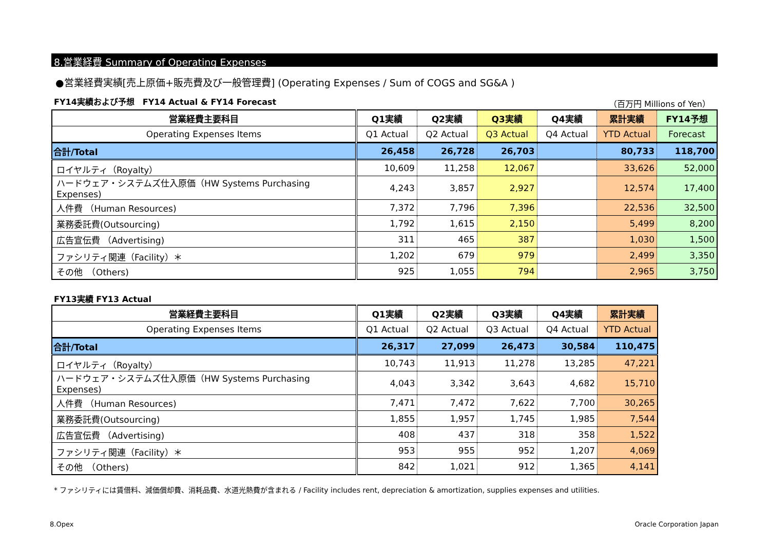8.営業経費 Summary of Operating Expenses
●営業経費実績[売上原価+販売費及び一般管理費] (Operating Expenses / Sum of COGS and SG&A )
FY14実績および予想　FY14 Actual & FY14 Forecast （百万円 Millions of Yen）
| 営業経費主要科目 | Q1実績 | Q2実績 | Q3実績 | Q4実績 | 累計実績 | FY14予想 |
| --- | --- | --- | --- | --- | --- | --- |
| Operating Expenses Items | Q1 Actual | Q2 Actual | Q3 Actual | Q4 Actual | YTD Actual | Forecast |
| 合計/Total | 26,458 | 26,728 | 26,703 | | 80,733 | 118,700 |
| ロイヤルティ（Royalty） | 10,609 | 11,258 | 12,067 | | 33,626 | 52,000 |
| ハードウェア・システムズ仕入原価（HW Systems Purchasing Expenses) | 4,243 | 3,857 | 2,927 | | 12,574 | 17,400 |
| 人件費 （Human Resources) | 7,372 | 7,796 | 7,396 | | 22,536 | 32,500 |
| 業務委託費(Outsourcing) | 1,792 | 1,615 | 2,150 | | 5,499 | 8,200 |
| 広告宣伝費 （Advertising) | 311 | 465 | 387 | | 1,030 | 1,500 |
| ファシリティ関連（Facility）＊ | 1,202 | 679 | 979 | | 2,499 | 3,350 |
| その他 （Others) | 925 | 1,055 | 794 | | 2,965 | 3,750 |
FY13実績 FY13 Actual
| 営業経費主要科目 | Q1実績 | Q2実績 | Q3実績 | Q4実績 | 累計実績 |
| --- | --- | --- | --- | --- | --- |
| Operating Expenses Items | Q1 Actual | Q2 Actual | Q3 Actual | Q4 Actual | YTD Actual |
| 合計/Total | 26,317 | 27,099 | 26,473 | 30,584 | 110,475 |
| ロイヤルティ（Royalty） | 10,743 | 11,913 | 11,278 | 13,285 | 47,221 |
| ハードウェア・システムズ仕入原価（HW Systems Purchasing Expenses) | 4,043 | 3,342 | 3,643 | 4,682 | 15,710 |
| 人件費 （Human Resources) | 7,471 | 7,472 | 7,622 | 7,700 | 30,265 |
| 業務委託費(Outsourcing) | 1,855 | 1,957 | 1,745 | 1,985 | 7,544 |
| 広告宣伝費 （Advertising) | 408 | 437 | 318 | 358 | 1,522 |
| ファシリティ関連（Facility）＊ | 953 | 955 | 952 | 1,207 | 4,069 |
| その他 （Others) | 842 | 1,021 | 912 | 1,365 | 4,141 |
* ファシリティには賃借料、減価償却費、消耗品費、水道光熱費が含まれる / Facility includes rent, depreciation & amortization, supplies expenses and utilities.
8.Opex Oracle Corporation Japan